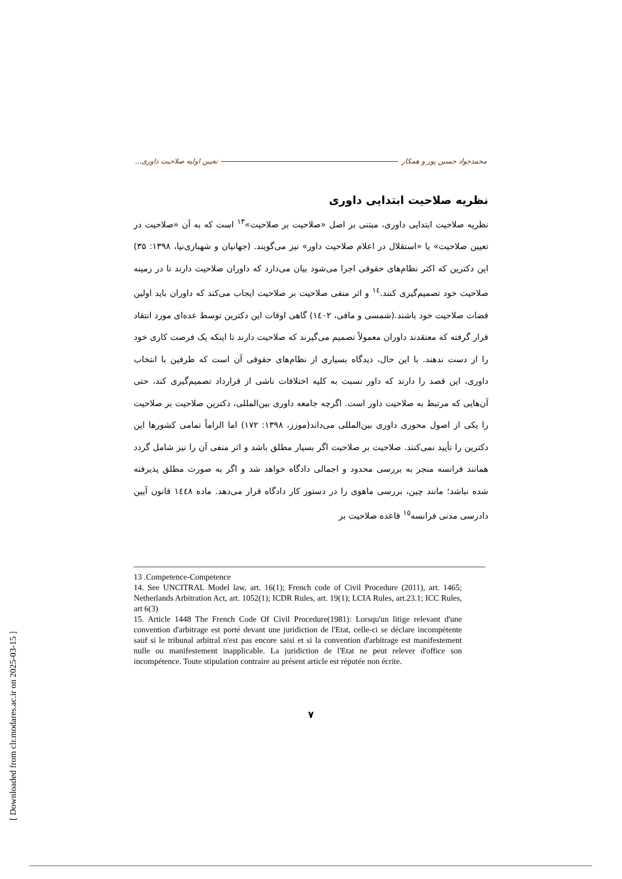محمدجواد حسین پور و همکار تعیین اولیه صلاحیت داوری...
نظریه صلاحیت ابتدایی داوری
نظریه صلاحیت ابتدایی داوری، مبتنی بر اصل «صلاحیت بر صلاحیت»<sup>۱۳</sup> است که به آن «صلاحیت در تعیین صلاحیت» یا «استقلال در اعلام صلاحیت داور» نیز می‌گویند. (جهانیان و شهبازی‌نیا، ۱۳۹۸: ۳۵) این دکترین که اکثر نظام‌های حقوقی اجرا می‌شود بیان می‌دارد که داوران صلاحیت دارند تا در زمینه صلاحیت خود تصمیم‌گیری کنند.<sup>۱٤</sup> و اثر منفی صلاحیت بر صلاحیت ایجاب می‌کند که داوران باید اولین قضات صلاحیت خود باشند.(شمسی و مافی، ۱٤۰۲) گاهی اوقات این دکترین توسط عده‌ای مورد انتقاد قرار گرفته که معتقدند داوران معمولاً تصمیم می‌گیرند که صلاحیت دارند تا اینکه یک فرصت کاری خود را از دست ندهند. با این حال، دیدگاه بسیاری از نظام‌های حقوقی آن است که طرفین با انتخاب داوری، این قصد را دارند که داور نسبت به کلیه اختلافات ناشی از قرارداد تصمیم‌گیری کند، حتی آن‌هایی که مرتبط به صلاحیت داور است. اگرچه جامعه داوری بین‌المللی، دکترین صلاحیت بر صلاحیت را یکی از اصول محوری داوری بین‌المللی می‌داند(موزز، ۱۳۹۸: ۱۷۲) اما الزاماً تمامی کشورها این دکترین را تأیید نمی‌کنند. صلاحیت بر صلاحیت اگر بسیار مطلق باشد و اثر منفی آن را نیز شامل گردد همانند فرانسه منجر به بررسی محدود و اجمالی دادگاه خواهد شد و اگر به صورت مطلق پذیرفته شده نباشد؛ مانند چین، بررسی ماهوی را در دستور کار دادگاه قرار می‌دهد. ماده ۱٤٤۸ قانون آیین دادرسی مدنی فرانسه<sup>۱٥</sup> قاعده صلاحیت بر
13 .Competence-Competence
14. See UNCITRAL Model law, art. 16(1); French code of Civil Procedure (2011), art. 1465; Netherlands Arbitration Act, art. 1052(1); ICDR Rules, art. 19(1); LCIA Rules, art.23.1; ICC Rules, art 6(3)
15. Article 1448 The French Code Of Civil Procedure(1981): Lorsqu'un litige relevant d'une convention d'arbitrage est porté devant une juridiction de l'Etat, celle-ci se déclare incompétente sauf si le tribunal arbitral n'est pas encore saisi et si la convention d'arbitrage est manifestement nulle ou manifestement inapplicable. La juridiction de l'Etat ne peut relever d'office son incompétence. Toute stipulation contraire au présent article est réputée non écrite.
۷
[ Downloaded from clr.modares.ac.ir on 2025-03-15 ]